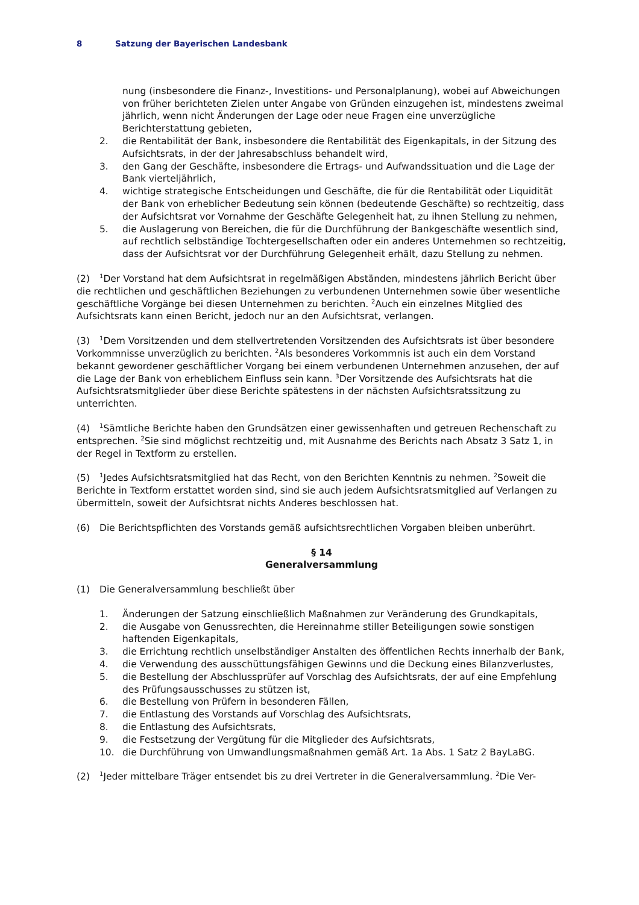8 Satzung der Bayerischen Landesbank
nung (insbesondere die Finanz-, Investitions- und Personalplanung), wobei auf Abweichungen von früher berichteten Zielen unter Angabe von Gründen einzugehen ist, mindestens zweimal jährlich, wenn nicht Änderungen der Lage oder neue Fragen eine unverzügliche Berichterstattung gebieten,
2. die Rentabilität der Bank, insbesondere die Rentabilität des Eigenkapitals, in der Sitzung des Aufsichtsrats, in der der Jahresabschluss behandelt wird,
3. den Gang der Geschäfte, insbesondere die Ertrags- und Aufwandssituation und die Lage der Bank vierteljährlich,
4. wichtige strategische Entscheidungen und Geschäfte, die für die Rentabilität oder Liquidität der Bank von erheblicher Bedeutung sein können (bedeutende Geschäfte) so rechtzeitig, dass der Aufsichtsrat vor Vornahme der Geschäfte Gelegenheit hat, zu ihnen Stellung zu nehmen,
5. die Auslagerung von Bereichen, die für die Durchführung der Bankgeschäfte wesentlich sind, auf rechtlich selbständige Tochtergesellschaften oder ein anderes Unternehmen so rechtzeitig, dass der Aufsichtsrat vor der Durchführung Gelegenheit erhält, dazu Stellung zu nehmen.
(2)<sup>1</sup>Der Vorstand hat dem Aufsichtsrat in regelmäßigen Abständen, mindestens jährlich Bericht über die rechtlichen und geschäftlichen Beziehungen zu verbundenen Unternehmen sowie über wesentliche geschäftliche Vorgänge bei diesen Unternehmen zu berichten. <sup>2</sup>Auch ein einzelnes Mitglied des Aufsichtsrats kann einen Bericht, jedoch nur an den Aufsichtsrat, verlangen.
(3)<sup>1</sup>Dem Vorsitzenden und dem stellvertretenden Vorsitzenden des Aufsichtsrats ist über besondere Vorkommnisse unverzüglich zu berichten. <sup>2</sup>Als besonderes Vorkommnis ist auch ein dem Vorstand bekannt gewordener geschäftlicher Vorgang bei einem verbundenen Unternehmen anzusehen, der auf die Lage der Bank von erheblichem Einfluss sein kann. <sup>3</sup>Der Vorsitzende des Aufsichtsrats hat die Aufsichtsratsmitglieder über diese Berichte spätestens in der nächsten Aufsichtsratssitzung zu unterrichten.
(4)<sup>1</sup>Sämtliche Berichte haben den Grundsätzen einer gewissenhaften und getreuen Rechenschaft zu entsprechen. <sup>2</sup>Sie sind möglichst rechtzeitig und, mit Ausnahme des Berichts nach Absatz 3 Satz 1, in der Regel in Textform zu erstellen.
(5)<sup>1</sup>Jedes Aufsichtsratsmitglied hat das Recht, von den Berichten Kenntnis zu nehmen. <sup>2</sup>Soweit die Berichte in Textform erstattet worden sind, sind sie auch jedem Aufsichtsratsmitglied auf Verlangen zu übermitteln, soweit der Aufsichtsrat nichts Anderes beschlossen hat.
(6) Die Berichtspflichten des Vorstands gemäß aufsichtsrechtlichen Vorgaben bleiben unberührt.
§ 14
Generalversammlung
(1) Die Generalversammlung beschließt über
1. Änderungen der Satzung einschließlich Maßnahmen zur Veränderung des Grundkapitals,
2. die Ausgabe von Genussrechten, die Hereinnahme stiller Beteiligungen sowie sonstigen haftenden Eigenkapitals,
3. die Errichtung rechtlich unselbständiger Anstalten des öffentlichen Rechts innerhalb der Bank,
4. die Verwendung des ausschüttungsfähigen Gewinns und die Deckung eines Bilanzverlustes,
5. die Bestellung der Abschlussprüfer auf Vorschlag des Aufsichtsrats, der auf eine Empfehlung des Prüfungsausschusses zu stützen ist,
6. die Bestellung von Prüfern in besonderen Fällen,
7. die Entlastung des Vorstands auf Vorschlag des Aufsichtsrats,
8. die Entlastung des Aufsichtsrats,
9. die Festsetzung der Vergütung für die Mitglieder des Aufsichtsrats,
10. die Durchführung von Umwandlungsmaßnahmen gemäß Art. 1a Abs. 1 Satz 2 BayLaBG.
(2)<sup>1</sup>Jeder mittelbare Träger entsendet bis zu drei Vertreter in die Generalversammlung. <sup>2</sup>Die Ver-